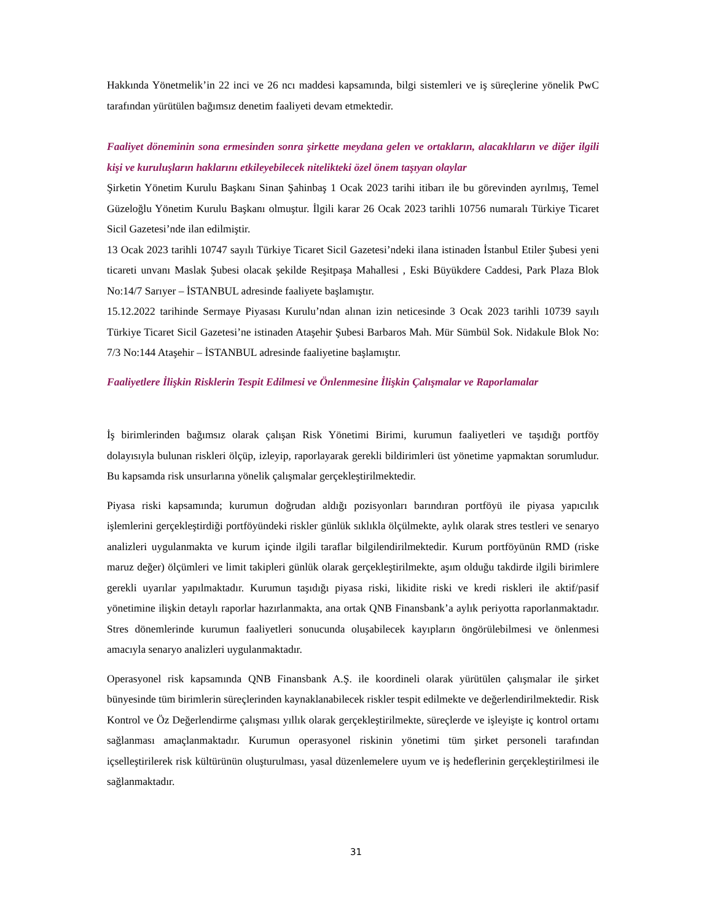Hakkında Yönetmelik’in 22 inci ve 26 ncı maddesi kapsamında, bilgi sistemleri ve iş süreçlerine yönelik PwC tarafından yürütülen bağımsız denetim faaliyeti devam etmektedir.
Faaliyet döneminin sona ermesinden sonra şirkette meydana gelen ve ortakların, alacaklıların ve diğer ilgili kişi ve kuruluşların haklarını etkileyebilecek nitelikteki özel önem taşıyan olaylar
Şirketin Yönetim Kurulu Başkanı Sinan Şahinbaş 1 Ocak 2023 tarihi itibarı ile bu görevinden ayrılmış, Temel Güzeloğlu Yönetim Kurulu Başkanı olmuştur. İlgili karar 26 Ocak 2023 tarihli 10756 numaralı Türkiye Ticaret Sicil Gazetesi’nde ilan edilmiştir.
13 Ocak 2023 tarihli 10747 sayılı Türkiye Ticaret Sicil Gazetesi’ndeki ilana istinaden İstanbul Etiler Şubesi yeni ticareti unvanı Maslak Şubesi olacak şekilde Reşitpaşa Mahallesi , Eski Büyükdere Caddesi, Park Plaza Blok No:14/7 Sarıyer – İSTANBUL adresinde faaliyete başlamıştır.
15.12.2022 tarihinde Sermaye Piyasası Kurulu’ndan alınan izin neticesinde 3 Ocak 2023 tarihli 10739 sayılı Türkiye Ticaret Sicil Gazetesi’ne istinaden Ataşehir Şubesi Barbaros Mah. Mür Sümbül Sok. Nidakule Blok No: 7/3 No:144 Ataşehir – İSTANBUL adresinde faaliyetine başlamıştır.
Faaliyetlere İlişkin Risklerin Tespit Edilmesi ve Önlenmesine İlişkin Çalışmalar ve Raporlamalar
İş birimlerinden bağımsız olarak çalışan Risk Yönetimi Birimi, kurumun faaliyetleri ve taşıdığı portföy dolayısıyla bulunan riskleri ölçüp, izleyip, raporlayarak gerekli bildirimleri üst yönetime yapmaktan sorumludur. Bu kapsamda risk unsurlarına yönelik çalışmalar gerçekleştirilmektedir.
Piyasa riski kapsamında; kurumun doğrudan aldığı pozisyonları barındıran portföyü ile piyasa yapıcılık işlemlerini gerçekleştirdiği portföyündeki riskler günlük sıklıkla ölçülmekte, aylık olarak stres testleri ve senaryo analizleri uygulanmakta ve kurum içinde ilgili taraflar bilgilendirilmektedir. Kurum portföyünün RMD (riske maruz değer) ölçümleri ve limit takipleri günlük olarak gerçekleştirilmekte, aşım olduğu takdirde ilgili birimlere gerekli uyarılar yapılmaktadır. Kurumun taşıdığı piyasa riski, likidite riski ve kredi riskleri ile aktif/pasif yönetimine ilişkin detaylı raporlar hazırlanmakta, ana ortak QNB Finansbank’a aylık periyotta raporlanmaktadır. Stres dönemlerinde kurumun faaliyetleri sonucunda oluşabilecek kayıpların öngörülebilmesi ve önlenmesi amacıyla senaryo analizleri uygulanmaktadır.
Operasyonel risk kapsamında QNB Finansbank A.Ş. ile koordineli olarak yürütülen çalışmalar ile şirket bünyesinde tüm birimlerin süreçlerinden kaynaklanabilecek riskler tespit edilmekte ve değerlendirilmektedir. Risk Kontrol ve Öz Değerlendirme çalışması yıllık olarak gerçekleştirilmekte, süreçlerde ve işleyişte iç kontrol ortamı sağlanması amaçlanmaktadır. Kurumun operasyonel riskinin yönetimi tüm şirket personeli tarafından içselleştirilerek risk kültürünün oluşturulması, yasal düzenlemelere uyum ve iş hedeflerinin gerçekleştirilmesi ile sağlanmaktadır.
31